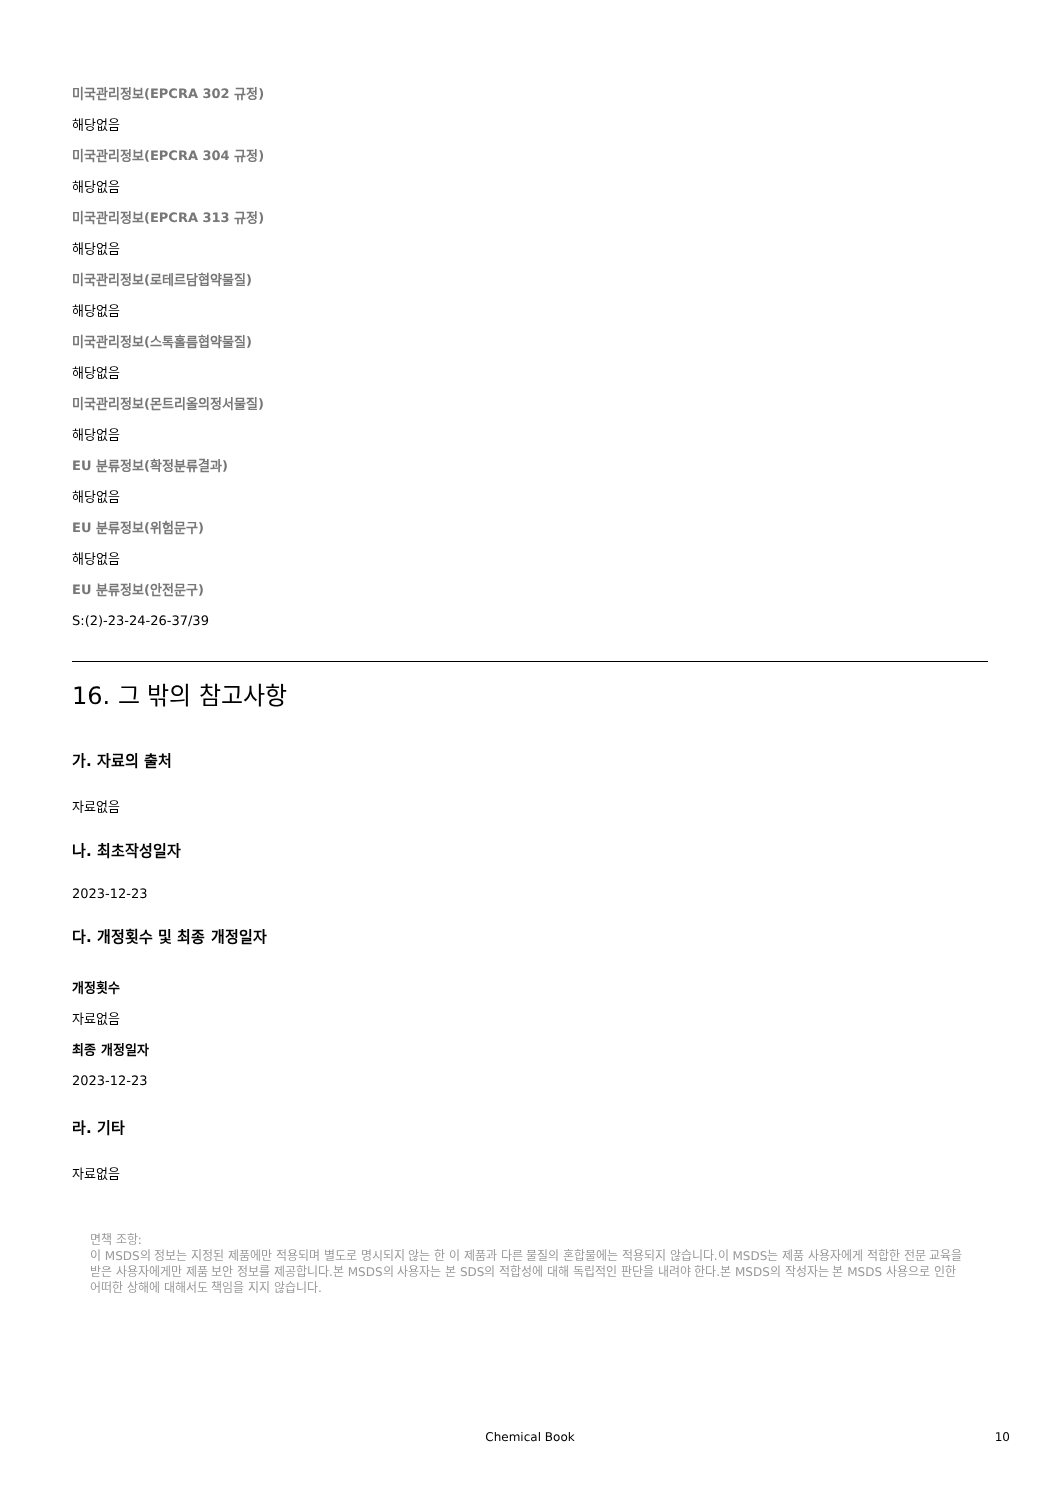미국관리정보(EPCRA 302 규정)
해당없음
미국관리정보(EPCRA 304 규정)
해당없음
미국관리정보(EPCRA 313 규정)
해당없음
미국관리정보(로테르담협약물질)
해당없음
미국관리정보(스톡홀름협약물질)
해당없음
미국관리정보(몬트리올의정서물질)
해당없음
EU 분류정보(확정분류결과)
해당없음
EU 분류정보(위험문구)
해당없음
EU 분류정보(안전문구)
S:(2)-23-24-26-37/39
16. 그 밖의 참고사항
가. 자료의 출처
자료없음
나. 최초작성일자
2023-12-23
다. 개정횟수 및 최종 개정일자
개정횟수
자료없음
최종 개정일자
2023-12-23
라. 기타
자료없음
면책 조항:
이 MSDS의 정보는 지정된 제품에만 적용되며 별도로 명시되지 않는 한 이 제품과 다른 물질의 혼합물에는 적용되지 않습니다.이 MSDS는 제품 사용자에게 적합한 전문 교육을 받은 사용자에게만 제품 보안 정보를 제공합니다.본 MSDS의 사용자는 본 SDS의 적합성에 대해 독립적인 판단을 내려야 한다.본 MSDS의 작성자는 본 MSDS 사용으로 인한 어떠한 상해에 대해서도 책임을 지지 않습니다.
Chemical Book 10